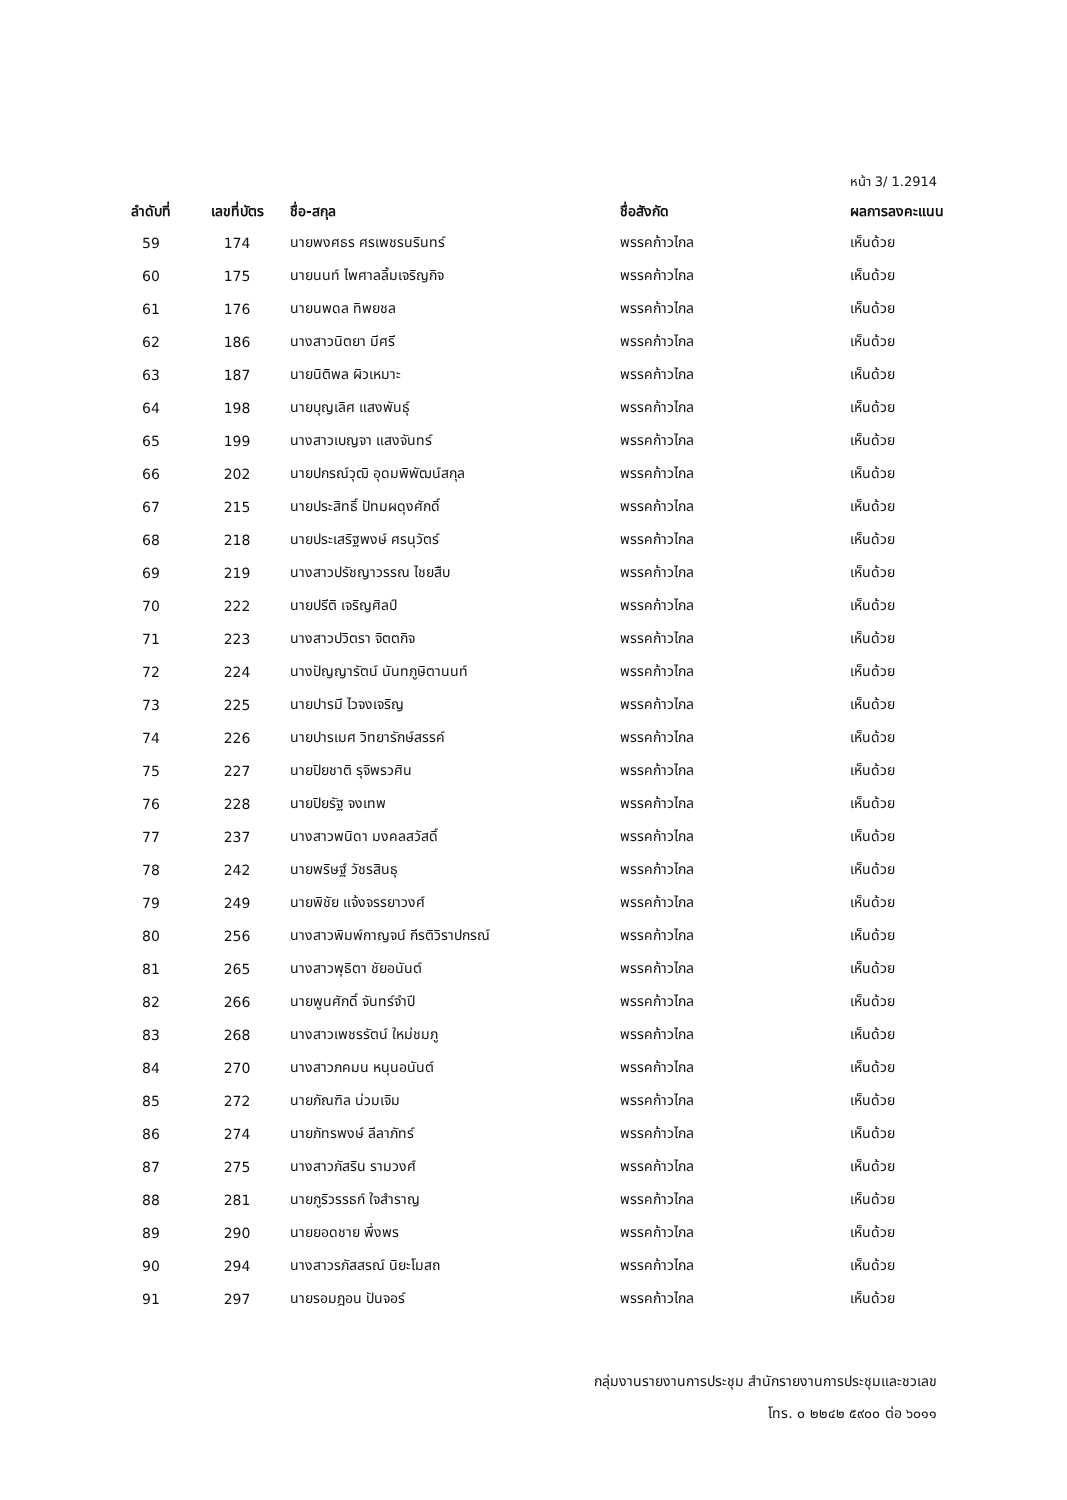หน้า 3/ 1.2914
| ลำดับที่ | เลขที่บัตร | ชื่อ-สกุล | ชื่อสังกัด | ผลการลงคะแนน |
| --- | --- | --- | --- | --- |
| 59 | 174 | นายพงศธร ศรเพชรนรินทร์ | พรรคก้าวไกล | เห็นด้วย |
| 60 | 175 | นายนนท์ ไพศาลลิ้มเจริญกิจ | พรรคก้าวไกล | เห็นด้วย |
| 61 | 176 | นายนพดล ทิพยชล | พรรคก้าวไกล | เห็นด้วย |
| 62 | 186 | นางสาวนิตยา มีศรี | พรรคก้าวไกล | เห็นด้วย |
| 63 | 187 | นายนิติพล ผิวเหมาะ | พรรคก้าวไกล | เห็นด้วย |
| 64 | 198 | นายบุญเลิศ แสงพันธุ์ | พรรคก้าวไกล | เห็นด้วย |
| 65 | 199 | นางสาวเบญจา แสงจันทร์ | พรรคก้าวไกล | เห็นด้วย |
| 66 | 202 | นายปกรณ์วุฒิ อุดมพิพัฒน์สกุล | พรรคก้าวไกล | เห็นด้วย |
| 67 | 215 | นายประสิทธิ์ ปัทมผดุงศักดิ์ | พรรคก้าวไกล | เห็นด้วย |
| 68 | 218 | นายประเสริฐพงษ์ ศรนุวัตร์ | พรรคก้าวไกล | เห็นด้วย |
| 69 | 219 | นางสาวปรัชญาวรรณ ไชยสืบ | พรรคก้าวไกล | เห็นด้วย |
| 70 | 222 | นายปรีติ เจริญศิลป์ | พรรคก้าวไกล | เห็นด้วย |
| 71 | 223 | นางสาวปวิตรา จิตตกิจ | พรรคก้าวไกล | เห็นด้วย |
| 72 | 224 | นางปัญญารัตน์ นันทภูษิตานนท์ | พรรคก้าวไกล | เห็นด้วย |
| 73 | 225 | นายปารมี ไวจงเจริญ | พรรคก้าวไกล | เห็นด้วย |
| 74 | 226 | นายปารเมศ วิทยารักษ์สรรค์ | พรรคก้าวไกล | เห็นด้วย |
| 75 | 227 | นายปิยชาติ รุจิพรวศิน | พรรคก้าวไกล | เห็นด้วย |
| 76 | 228 | นายปิยรัฐ จงเทพ | พรรคก้าวไกล | เห็นด้วย |
| 77 | 237 | นางสาวพนิดา มงคลสวัสดิ์ | พรรคก้าวไกล | เห็นด้วย |
| 78 | 242 | นายพริษฐ์ วัชรสินธุ | พรรคก้าวไกล | เห็นด้วย |
| 79 | 249 | นายพิชัย แจ้งจรรยาวงศ์ | พรรคก้าวไกล | เห็นด้วย |
| 80 | 256 | นางสาวพิมพ์กาญจน์ กีรติวิราปกรณ์ | พรรคก้าวไกล | เห็นด้วย |
| 81 | 265 | นางสาวพุธิตา ชัยอนันต์ | พรรคก้าวไกล | เห็นด้วย |
| 82 | 266 | นายพูนศักดิ์ จันทร์จำปี | พรรคก้าวไกล | เห็นด้วย |
| 83 | 268 | นางสาวเพชรรัตน์ ใหม่ชมภู | พรรคก้าวไกล | เห็นด้วย |
| 84 | 270 | นางสาวภคมน หนุนอนันต์ | พรรคก้าวไกล | เห็นด้วย |
| 85 | 272 | นายภัณฑิล น่วมเจิม | พรรคก้าวไกล | เห็นด้วย |
| 86 | 274 | นายภัทรพงษ์ ลีลาภัทร์ | พรรคก้าวไกล | เห็นด้วย |
| 87 | 275 | นางสาวภัสริน รามวงศ์ | พรรคก้าวไกล | เห็นด้วย |
| 88 | 281 | นายภูริวรรธก์ ใจสำราญ | พรรคก้าวไกล | เห็นด้วย |
| 89 | 290 | นายยอดชาย พึ่งพร | พรรคก้าวไกล | เห็นด้วย |
| 90 | 294 | นางสาวรภัสสรณ์ นิยะโมสถ | พรรคก้าวไกล | เห็นด้วย |
| 91 | 297 | นายรอมฎอน ปันจอร์ | พรรคก้าวไกล | เห็นด้วย |
กลุ่มงานรายงานการประชุม สำนักรายงานการประชุมและชวเลข
โทร. ๐ ๒๒๔๒ ๕๙๐๐ ต่อ ๖๐๑๑